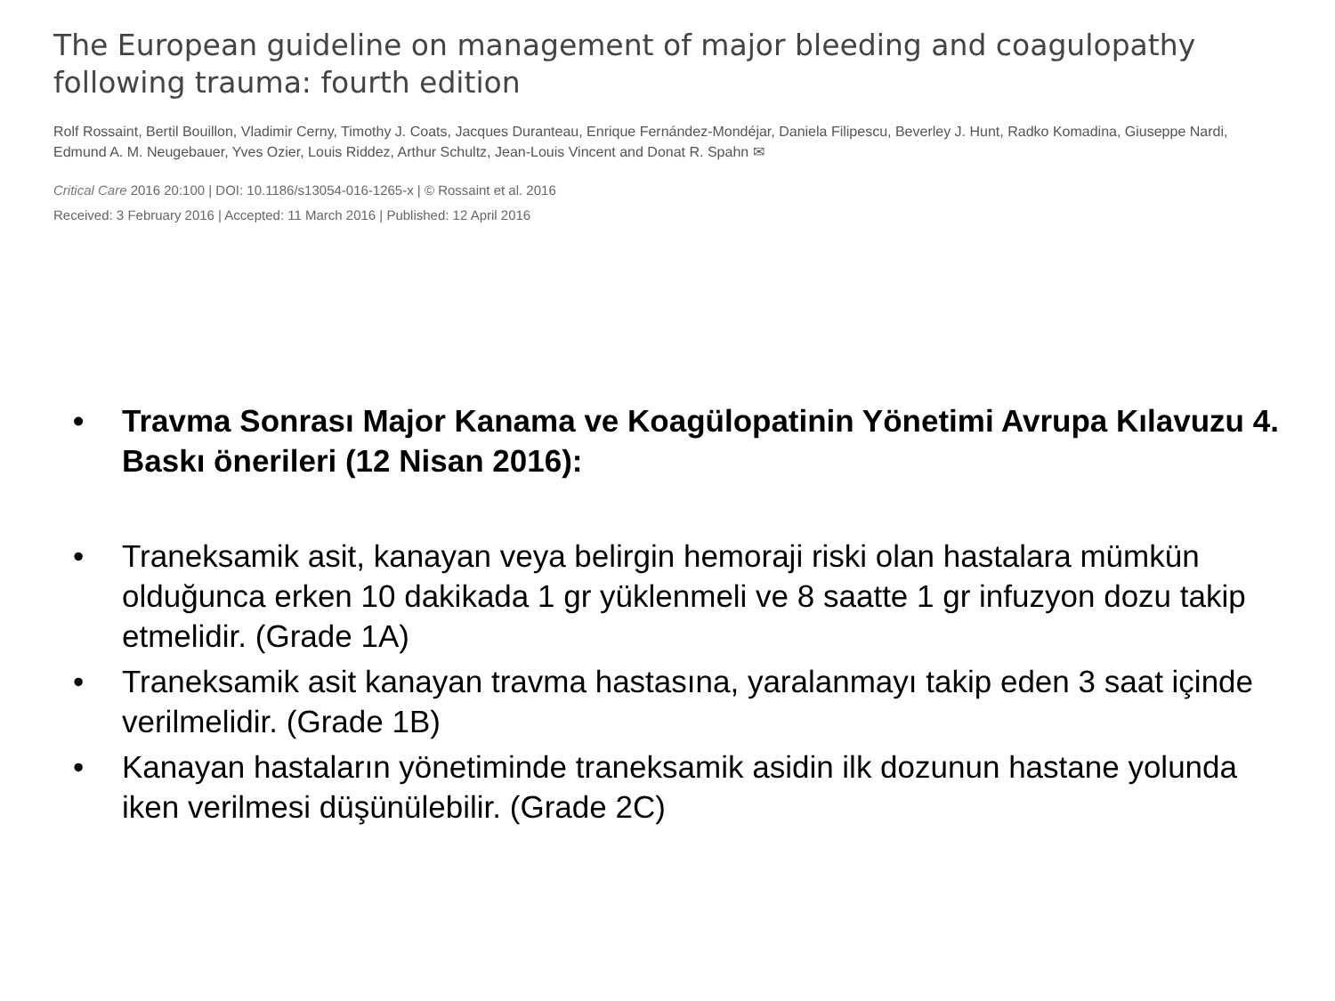The European guideline on management of major bleeding and coagulopathy following trauma: fourth edition
Rolf Rossaint, Bertil Bouillon, Vladimir Cerny, Timothy J. Coats, Jacques Duranteau, Enrique Fernández-Mondéjar, Daniela Filipescu, Beverley J. Hunt, Radko Komadina, Giuseppe Nardi, Edmund A. M. Neugebauer, Yves Ozier, Louis Riddez, Arthur Schultz, Jean-Louis Vincent and Donat R. Spahn ✉
Critical Care 2016 20:100 | DOI: 10.1186/s13054-016-1265-x | © Rossaint et al. 2016
Received: 3 February 2016 | Accepted: 11 March 2016 | Published: 12 April 2016
• Travma Sonrası Major Kanama ve Koagülopatinin Yönetimi Avrupa Kılavuzu 4. Baskı önerileri (12 Nisan 2016):
• Traneksamik asit, kanayan veya belirgin hemoraji riski olan hastalara mümkün olduğunca erken 10 dakikada 1 gr yüklenmeli ve 8 saatte 1 gr infuzyon dozu takip etmelidir. (Grade 1A)
• Traneksamik asit kanayan travma hastasına, yaralanmayı takip eden 3 saat içinde verilmelidir. (Grade 1B)
• Kanayan hastaların yönetiminde traneksamik asidin ilk dozunun hastane yolunda iken verilmesi düşünülebilir. (Grade 2C)